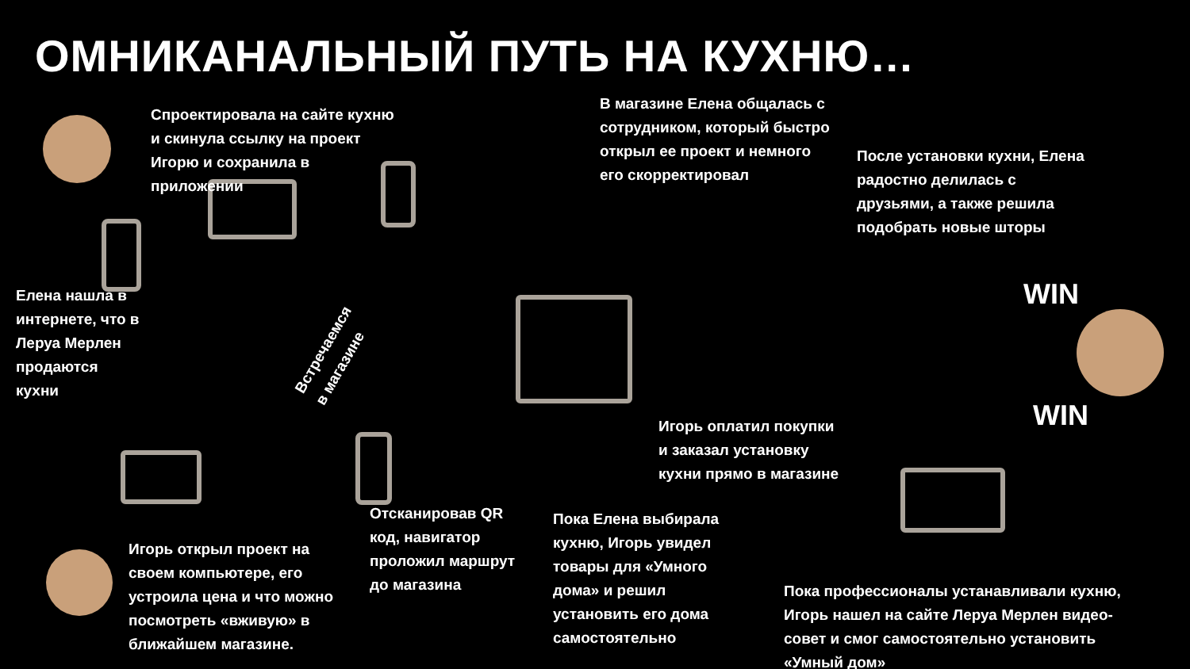ОМНИКАНАЛЬНЫЙ ПУТЬ НА КУХНЮ…
Спроектировала на сайте кухню и скинула ссылку на проект Игорю и сохранила в приложении
В магазине Елена общалась с сотрудником, который быстро открыл ее проект и немного его скорректировал
После установки кухни, Елена радостно делилась с друзьями, а также решила подобрать новые шторы
Елена нашла в интернете, что в Леруа Мерлен продаются кухни
Встречаемся в магазине
WIN
WIN
Игорь оплатил покупки и заказал установку кухни прямо в магазине
Отсканировав QR код, навигатор проложил маршрут до магазина
Пока Елена выбирала кухню, Игорь увидел товары для «Умного дома» и решил установить его дома самостоятельно
Игорь открыл проект на своем компьютере, его устроила цена и что можно посмотреть «вживую» в ближайшем магазине.
Пока профессионалы устанавливали кухню, Игорь нашел на сайте Леруа Мерлен видео-совет и смог самостоятельно установить «Умный дом»